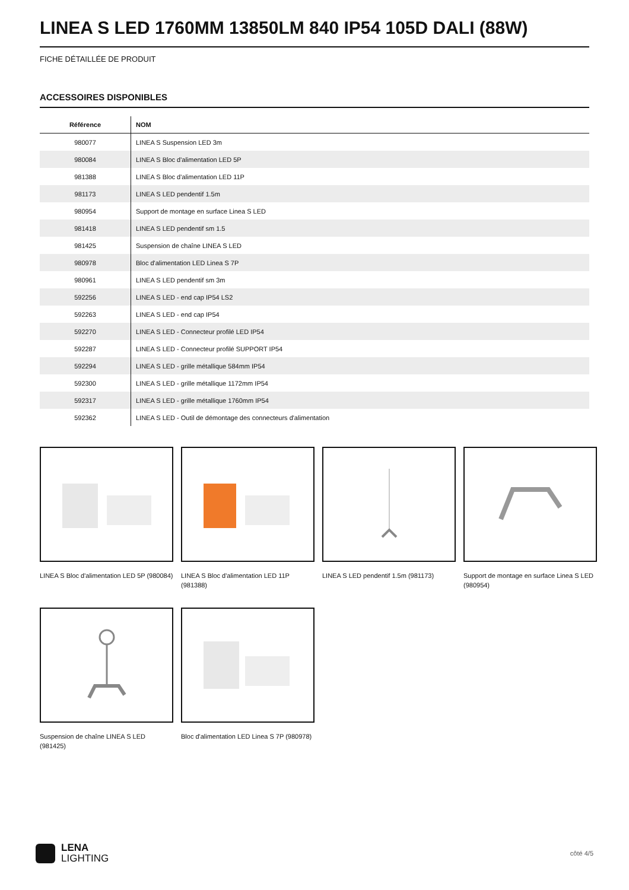LINEA S LED 1760MM 13850LM 840 IP54 105D DALI (88W)
FICHE DÉTAILLÉE DE PRODUIT
ACCESSOIRES DISPONIBLES
| Référence | NOM |
| --- | --- |
| 980077 | LINEA S Suspension LED 3m |
| 980084 | LINEA S Bloc d'alimentation LED 5P |
| 981388 | LINEA S Bloc d'alimentation LED 11P |
| 981173 | LINEA S LED pendentif 1.5m |
| 980954 | Support de montage en surface Linea S LED |
| 981418 | LINEA S LED pendentif sm 1.5 |
| 981425 | Suspension de chaîne LINEA S LED |
| 980978 | Bloc d'alimentation LED Linea S 7P |
| 980961 | LINEA S LED pendentif sm 3m |
| 592256 | LINEA S LED - end cap IP54 LS2 |
| 592263 | LINEA S LED - end cap IP54 |
| 592270 | LINEA S LED - Connecteur profilé LED IP54 |
| 592287 | LINEA S LED - Connecteur profilé SUPPORT IP54 |
| 592294 | LINEA S LED - grille métallique 584mm IP54 |
| 592300 | LINEA S LED - grille métallique 1172mm IP54 |
| 592317 | LINEA S LED - grille métallique 1760mm IP54 |
| 592362 | LINEA S LED - Outil de démontage des connecteurs d'alimentation |
LINEA S Bloc d'alimentation LED 5P (980084)
LINEA S Bloc d'alimentation LED 11P (981388)
LINEA S LED pendentif 1.5m (981173)
Support de montage en surface Linea S LED (980954)
Suspension de chaîne LINEA S LED (981425)
Bloc d'alimentation LED Linea S 7P (980978)
LENA
LIGHTING
côté 4/5